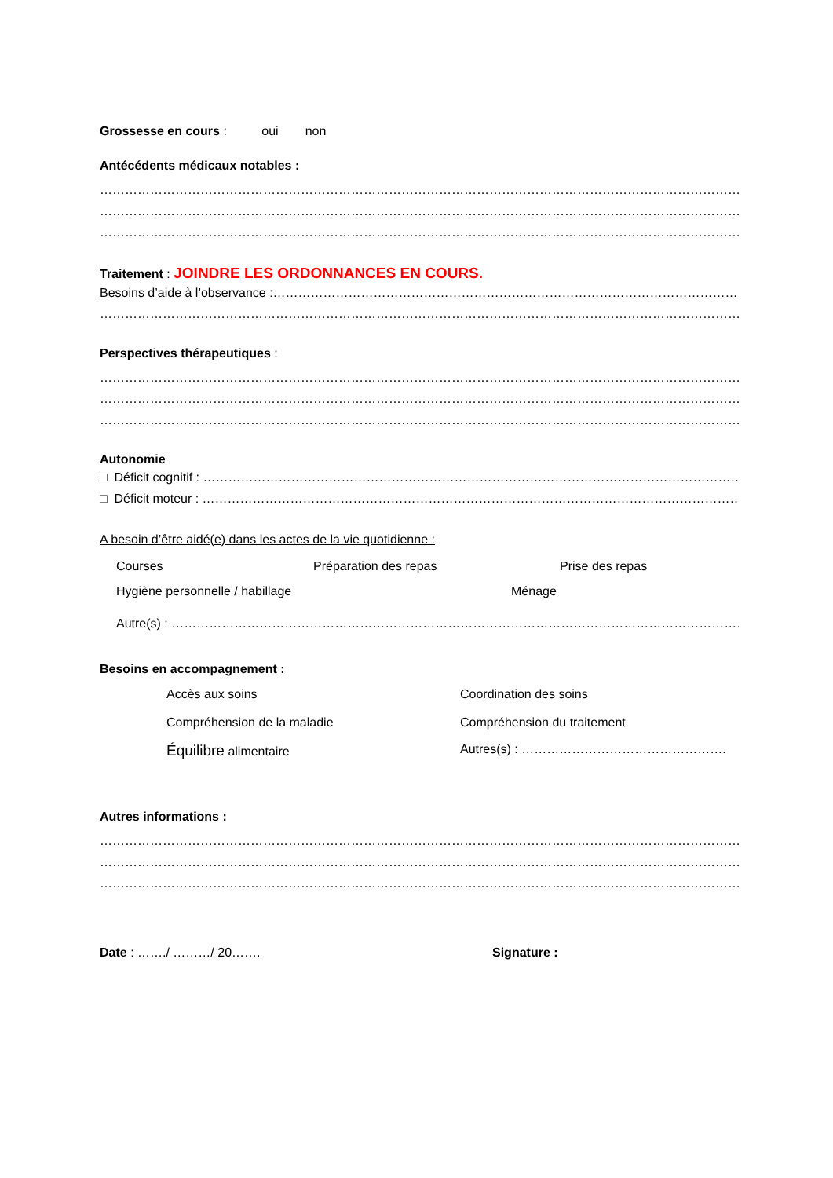Grossesse en cours : oui non
Antécédents médicaux notables :
…………………………………………………………………………………………………………………………………………………
…………………………………………………………………………………………………………………………………………………
…………………………………………………………………………………………………………………………………………………
Traitement : JOINDRE LES ORDONNANCES EN COURS.
Besoins d’aide à l’observance :…………………………………………………………………………………………………………………
…………………………………………………………………………………………………………………………………………………
Perspectives thérapeutiques :
…………………………………………………………………………………………………………………………………………………
…………………………………………………………………………………………………………………………………………………
…………………………………………………………………………………………………………………………………………………
Autonomie
□ Déficit cognitif : …………………………………………………………………………………………………………………………
□ Déficit moteur : ……………………………………………………………………………………………………………………………
A besoin d’être aidé(e) dans les actes de la vie quotidienne :
Courses Préparation des repas Prise des repas
Hygiène personnelle / habillage Ménage
Autre(s) : …………………………………………………………………………………………………………………………………
Besoins en accompagnement :
Accès aux soins Coordination des soins
Compréhension de la maladie Compréhension du traitement
Équilibre alimentaire Autres(s) : ………………………………………….
Autres informations :
…………………………………………………………………………………………………………………………………………………
…………………………………………………………………………………………………………………………………………………
…………………………………………………………………………………………………………………………………………………
Date : ……./ ………/ 20……. Signature :